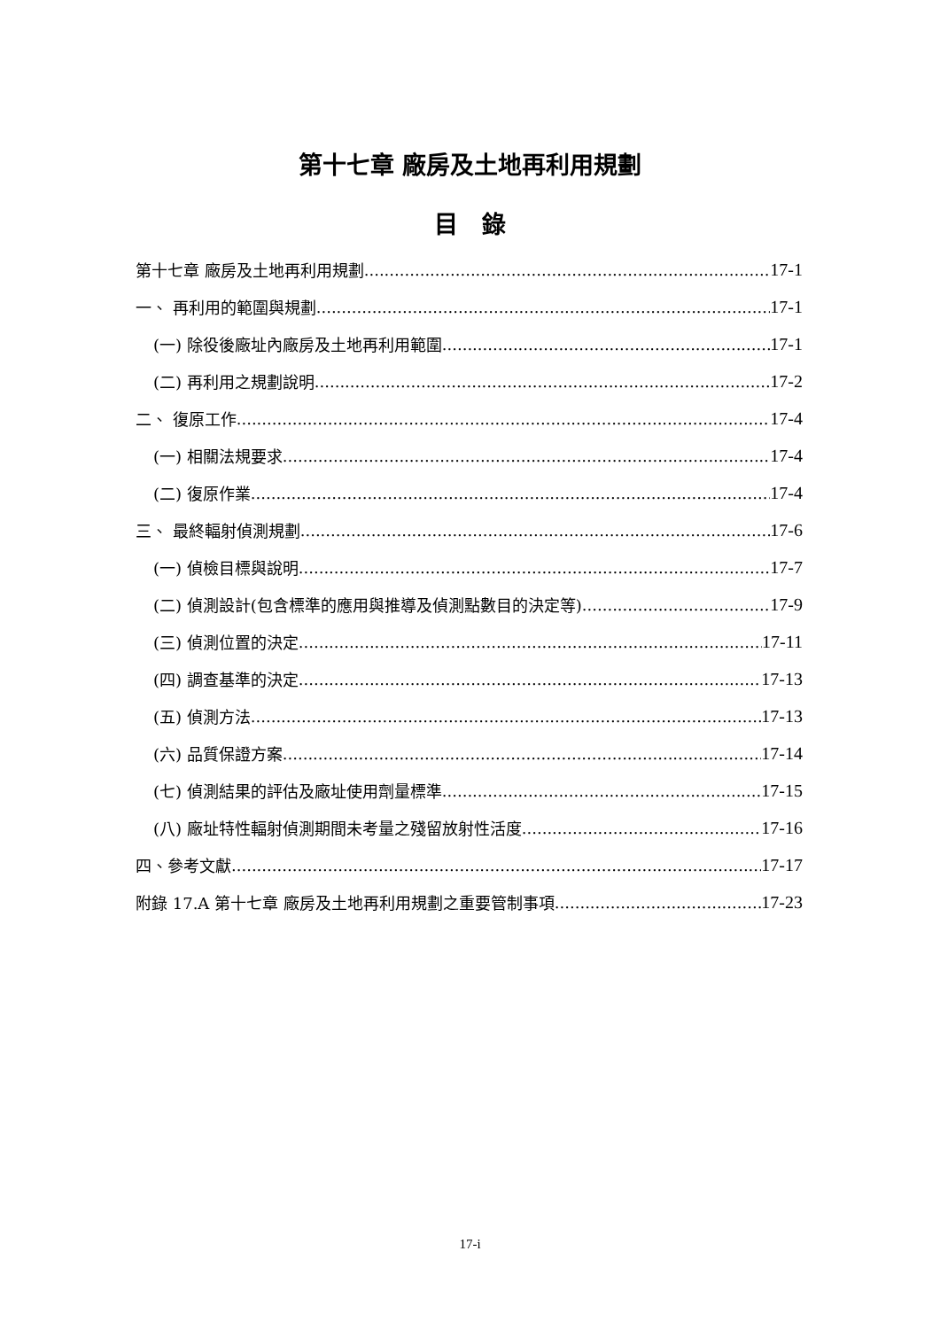第十七章 廠房及土地再利用規劃
目　錄
第十七章 廠房及土地再利用規劃 17-1
一、 再利用的範圍與規劃 17-1
(一) 除役後廠址內廠房及土地再利用範圍 17-1
(二) 再利用之規劃說明 17-2
二、 復原工作 17-4
(一) 相關法規要求 17-4
(二) 復原作業 17-4
三、 最終輻射偵測規劃 17-6
(一) 偵檢目標與說明 17-7
(二) 偵測設計(包含標準的應用與推導及偵測點數目的決定等) 17-9
(三) 偵測位置的決定 17-11
(四) 調查基準的決定 17-13
(五) 偵測方法 17-13
(六) 品質保證方案 17-14
(七) 偵測結果的評估及廠址使用劑量標準 17-15
(八) 廠址特性輻射偵測期間未考量之殘留放射性活度 17-16
四、參考文獻 17-17
附錄 17.A 第十七章 廠房及土地再利用規劃之重要管制事項 17-23
17-i